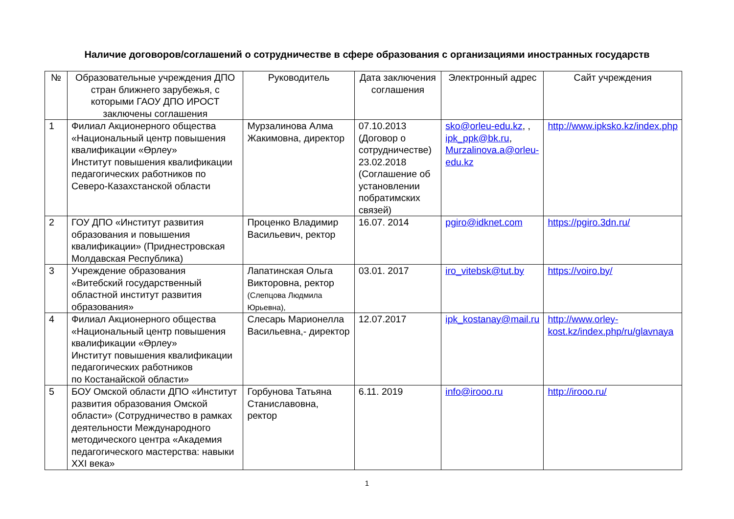Наличие договоров/соглашений о сотрудничестве в сфере образования с организациями иностранных государств
| № | Образовательные учреждения ДПО стран ближнего зарубежья, с которыми ГАОУ ДПО ИРОСТ заключены соглашения | Руководитель | Дата заключения соглашения | Электронный адрес | Сайт учреждения |
| --- | --- | --- | --- | --- | --- |
| 1 | Филиал Акционерного общества «Национальный центр повышения квалификации «Өрлеу» Институт повышения квалификации педагогических работников по Северо-Казахстанской области | Мурзалинова Алма Жакимовна, директор | 07.10.2013 (Договор о сотрудничестве) 23.02.2018 (Соглашение об установлении побратимских связей) | sko@orleu-edu.kz , , ipk_ppk@bk.ru , Murzalinova.a@orleu-edu.kz | http://www.ipksko.kz/index.php |
| 2 | ГОУ ДПО «Институт развития образования и повышения квалификации» (Приднестровская Молдавская Республика) | Проценко Владимир Васильевич, ректор | 16.07. 2014 | pgiro@idknet.com | https://pgiro.3dn.ru/ |
| 3 | Учреждение образования «Витебский государственный областной институт развития образования» | Лапатинская Ольга Викторовна, ректор (Слепцова Людмила Юрьевна), | 03.01. 2017 | iro_vitebsk@tut.by | https://voiro.by/ |
| 4 | Филиал Акционерного общества «Национальный центр повышения квалификации «Өрлеу» Институт повышения квалификации педагогических работников по Костанайской области» | Слесарь Марионелла Васильевна,- директор | 12.07.2017 | ipk_kostanay@mail.ru | http://www.orley-kost.kz/index.php/ru/glavnaya |
| 5 | БОУ Омской области ДПО «Институт развития образования Омской области» (Сотрудничество в рамках деятельности Международного методического центра «Академия педагогического мастерства: навыки XXI века» | Горбунова Татьяна Станиславовна, ректор | 6.11. 2019 | info@irooo.ru | http://irooo.ru/ |
1